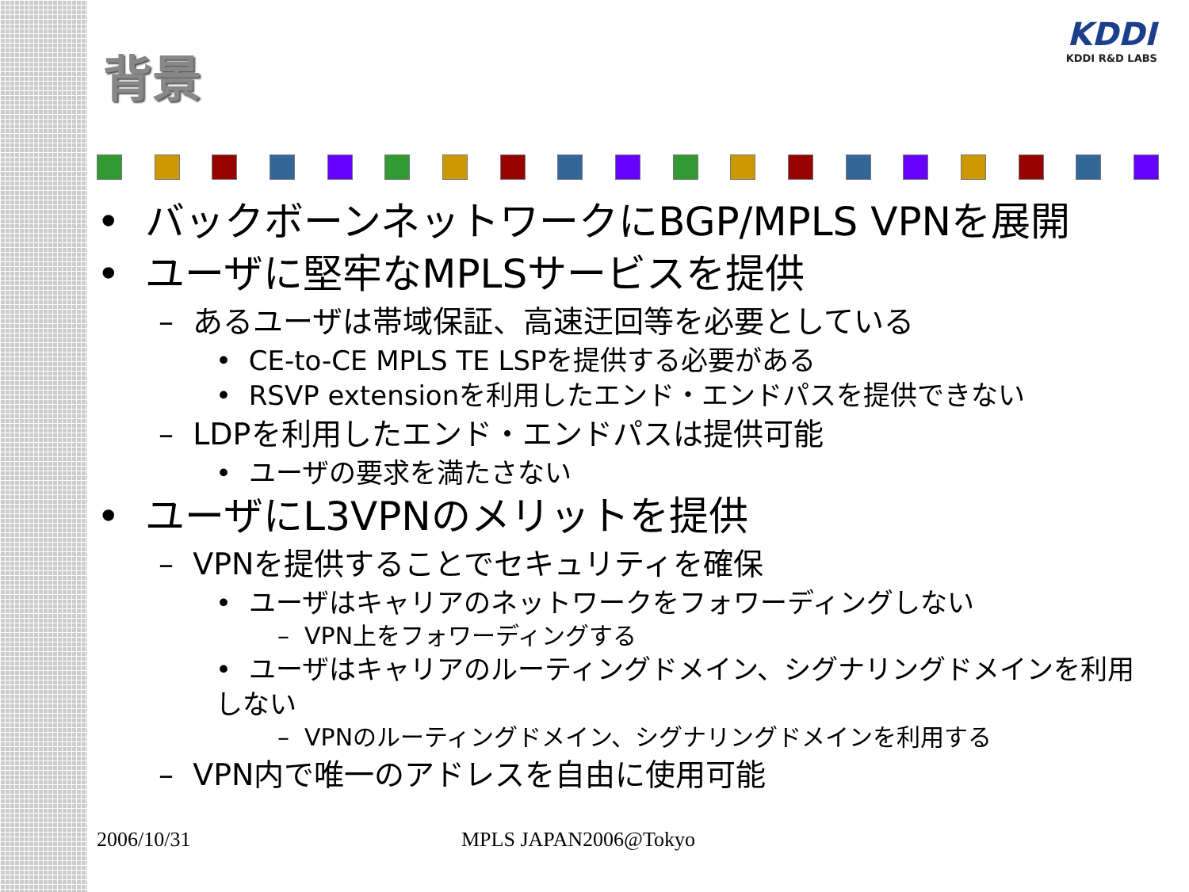KDDI
KDDI R&D LABS
背景
• バックボーンネットワークにBGP/MPLS VPNを展開
• ユーザに堅牢なMPLSサービスを提供
– あるユーザは帯域保証、高速迂回等を必要としている
• CE-to-CE MPLS TE LSPを提供する必要がある
• RSVP extensionを利用したエンド・エンドパスを提供できない
– LDPを利用したエンド・エンドパスは提供可能
• ユーザの要求を満たさない
• ユーザにL3VPNのメリットを提供
– VPNを提供することでセキュリティを確保
• ユーザはキャリアのネットワークをフォワーディングしない
– VPN上をフォワーディングする
• ユーザはキャリアのルーティングドメイン、シグナリングドメインを利用しない
– VPNのルーティングドメイン、シグナリングドメインを利用する
– VPN内で唯一のアドレスを自由に使用可能
2006/10/31 MPLS JAPAN2006@Tokyo